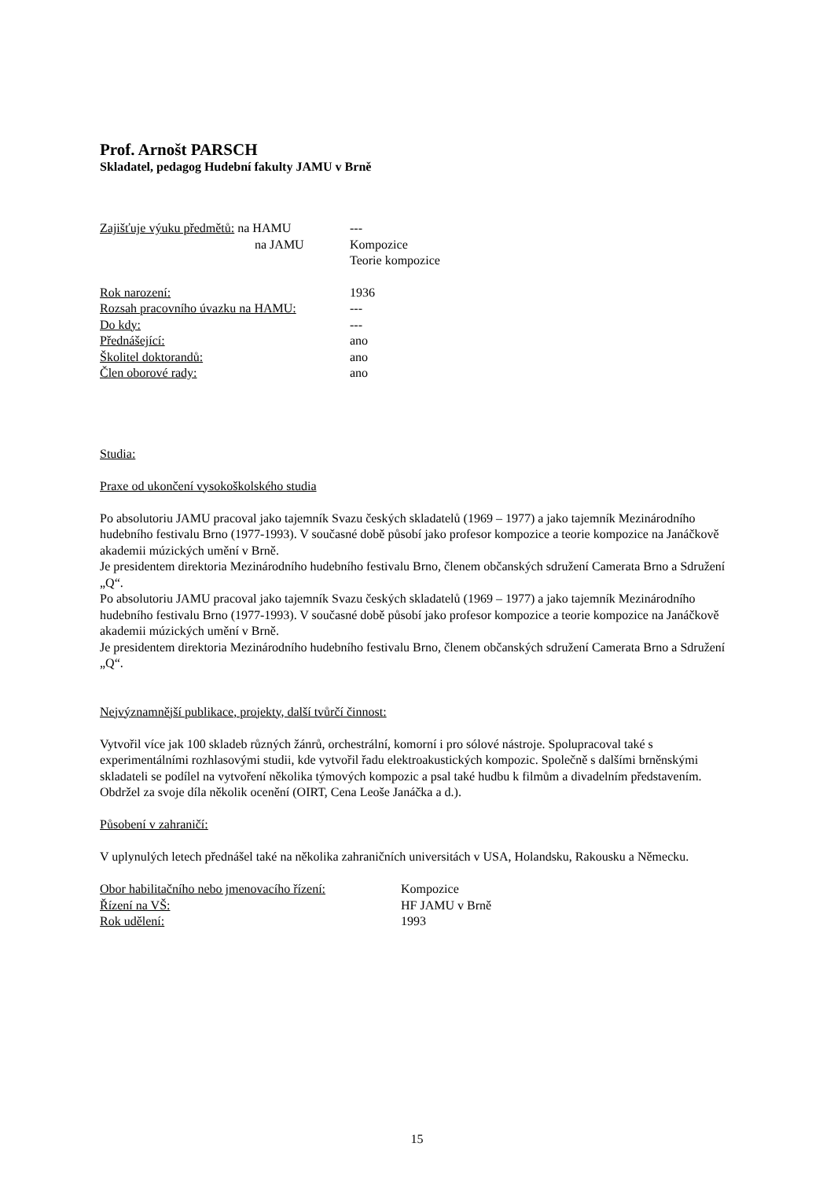Prof. Arnošt PARSCH
Skladatel, pedagog Hudební fakulty JAMU v Brně
Zajišťuje výuku předmětů: na HAMU ---
na JAMU Kompozice
Teorie kompozice
Rok narození: 1936
Rozsah pracovního úvazku na HAMU: ---
Do kdy: ---
Přednášející: ano
Školitel doktorandů: ano
Člen oborové rady: ano
Studia:
Praxe od ukončení vysokoškolského studia
Po absolutoriu JAMU pracoval jako tajemník Svazu českých skladatelů (1969 – 1977) a jako tajemník Mezinárodního hudebního festivalu Brno (1977-1993). V současné době působí jako profesor kompozice a teorie kompozice na Janáčkově akademii múzických umění v Brně.
Je presidentem direktoria Mezinárodního hudebního festivalu Brno, členem občanských sdružení Camerata Brno a Sdružení „Q“.
Po absolutoriu JAMU pracoval jako tajemník Svazu českých skladatelů (1969 – 1977) a jako tajemník Mezinárodního hudebního festivalu Brno (1977-1993). V současné době působí jako profesor kompozice a teorie kompozice na Janáčkově akademii múzických umění v Brně.
Je presidentem direktoria Mezinárodního hudebního festivalu Brno, členem občanských sdružení Camerata Brno a Sdružení „Q“.
Nejvýznamnější publikace, projekty, další tvůrčí činnost:
Vytvořil více jak 100 skladeb různých žánrů, orchestrální, komorní i pro sólové nástroje. Spolupracoval také s experimentálními rozhlasovými studii, kde vytvořil řadu elektroakustických kompozic. Společně s dalšími brněnskými skladateli se podílel na vytvoření několika týmových kompozic a psal také hudbu k filmům a divadelním představením.
Obdržel za svoje díla několik ocenění (OIRT, Cena Leoše Janáčka a d.).
Působení v zahraničí:
V uplynulých letech přednášel také na několika zahraničních universitách v USA, Holandsku, Rakousku a Německu.
Obor habilitačního nebo jmenovacího řízení:
Kompozice
Řízení na VŠ: HF JAMU v Brně
Rok udělení: 1993
15